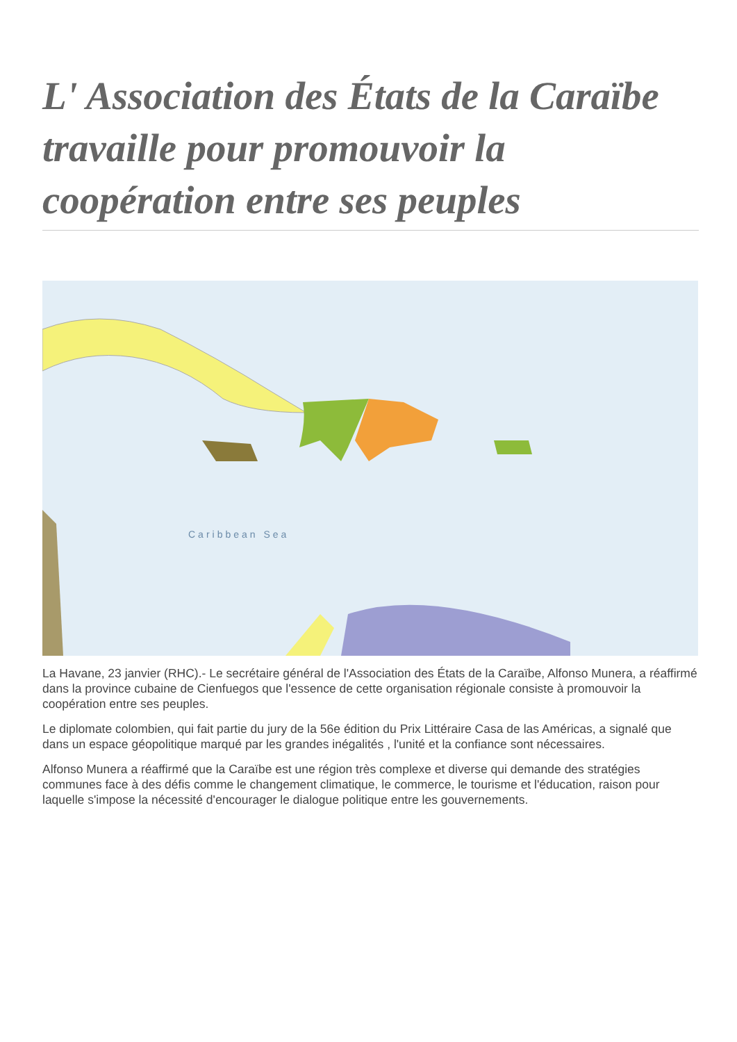L' Association des États de la Caraïbe travaille pour promouvoir la coopération entre ses peuples
Caribbean Sea
La Havane, 23 janvier (RHC).- Le secrétaire général de l'Association des États de la Caraïbe, Alfonso Munera, a réaffirmé dans la province cubaine de Cienfuegos que l'essence de cette organisation régionale consiste à promouvoir la coopération entre ses peuples.
Le diplomate colombien, qui fait partie du jury de la 56e édition du Prix Littéraire Casa de las Américas, a signalé que dans un espace géopolitique marqué par les grandes inégalités , l'unité et la confiance sont nécessaires.
Alfonso Munera a réaffirmé que la Caraïbe est une région très complexe et diverse qui demande des stratégies communes face à des défis comme le changement climatique, le commerce, le tourisme et l'éducation, raison pour laquelle s'impose la nécessité d'encourager le dialogue politique entre les gouvernements.